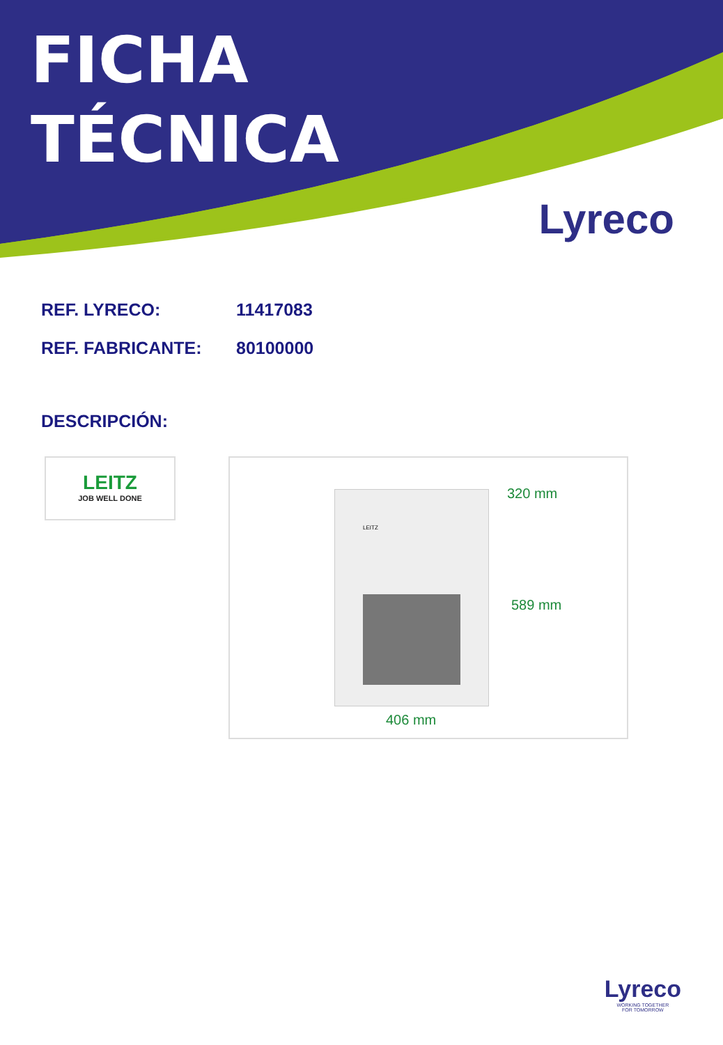FICHA
TÉCNICA
Lyreco
REF. LYRECO: 11417083
REF. FABRICANTE: 80100000
DESCRIPCIÓN:
LEITZ
JOB WELL DONE
LEITZ 320 mm
589 mm
406 mm
Lyreco
WORKING TOGETHER
FOR TOMORROW